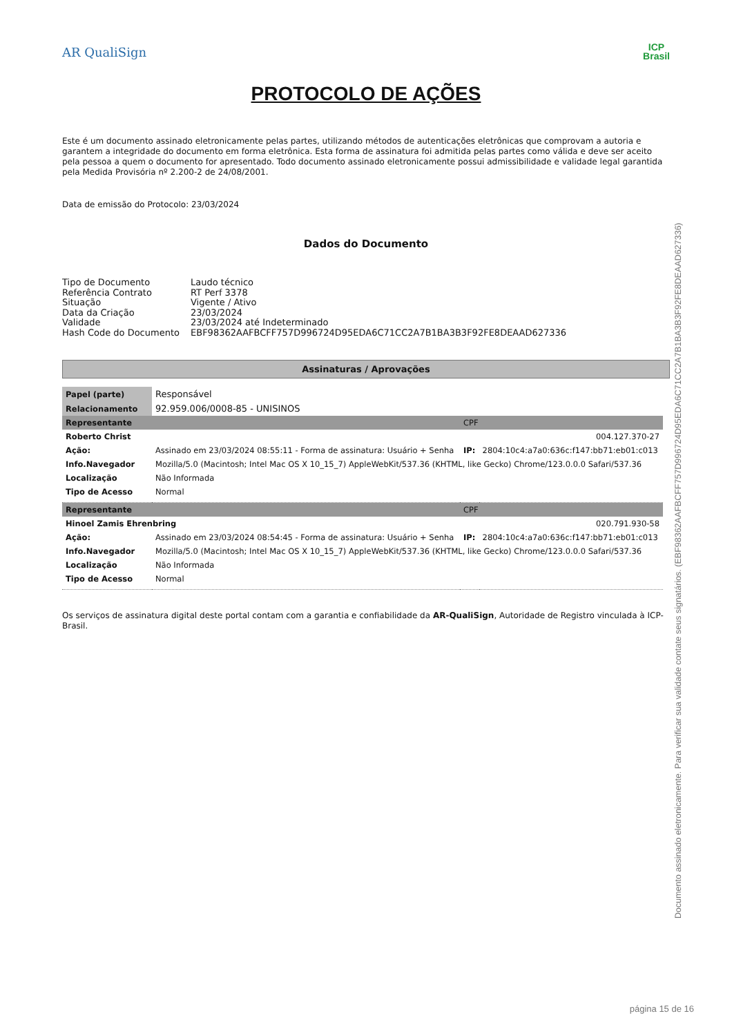AR QualiSign
ICP
Brasil
PROTOCOLO DE AÇÕES
Este é um documento assinado eletronicamente pelas partes, utilizando métodos de autenticações eletrônicas que comprovam a autoria e garantem a integridade do documento em forma eletrônica. Esta forma de assinatura foi admitida pelas partes como válida e deve ser aceito pela pessoa a quem o documento for apresentado. Todo documento assinado eletronicamente possui admissibilidade e validade legal garantida pela Medida Provisória nº 2.200-2 de 24/08/2001.
Data de emissão do Protocolo: 23/03/2024
Dados do Documento
| Tipo de Documento | Laudo técnico |
| Referência Contrato | RT Perf 3378 |
| Situação | Vigente / Ativo |
| Data da Criação | 23/03/2024 |
| Validade | 23/03/2024 até Indeterminado |
| Hash Code do Documento | EBF98362AAFBCFF757D996724D95EDA6C71CC2A7B1BA3B3F92FE8DEAAD627336 |
Assinaturas / Aprovações
| Papel (parte) | Responsável | | |
| Relacionamento | 92.959.006/0008-85 - UNISINOS | | |
| Representante | | CPF | |
| Roberto Christ | | 004.127.370-27 | |
| Ação: | Assinado em 23/03/2024 08:55:11 - Forma de assinatura: Usuário + Senha | IP: | 2804:10c4:a7a0:636c:f147:bb71:eb01:c013 |
| Info.Navegador | Mozilla/5.0 (Macintosh; Intel Mac OS X 10_15_7) AppleWebKit/537.36 (KHTML, like Gecko) Chrome/123.0.0.0 Safari/537.36 | | |
| Localização | Não Informada | | |
| Tipo de Acesso | Normal | | |
| Representante | | CPF | |
| Hinoel Zamis Ehrenbring | | 020.791.930-58 | |
| Ação: | Assinado em 23/03/2024 08:54:45 - Forma de assinatura: Usuário + Senha | IP: | 2804:10c4:a7a0:636c:f147:bb71:eb01:c013 |
| Info.Navegador | Mozilla/5.0 (Macintosh; Intel Mac OS X 10_15_7) AppleWebKit/537.36 (KHTML, like Gecko) Chrome/123.0.0.0 Safari/537.36 | | |
| Localização | Não Informada | | |
| Tipo de Acesso | Normal | | |
Os serviços de assinatura digital deste portal contam com a garantia e confiabilidade da AR-QualiSign, Autoridade de Registro vinculada à ICP-Brasil.
Documento assinado eletronicamente. Para verificar sua validade contate seus signatários. (EBF98362AAFBCFF757D996724D95EDA6C71CC2A7B1BA3B3F92FE8DEAAD627336)
página 15 de 16